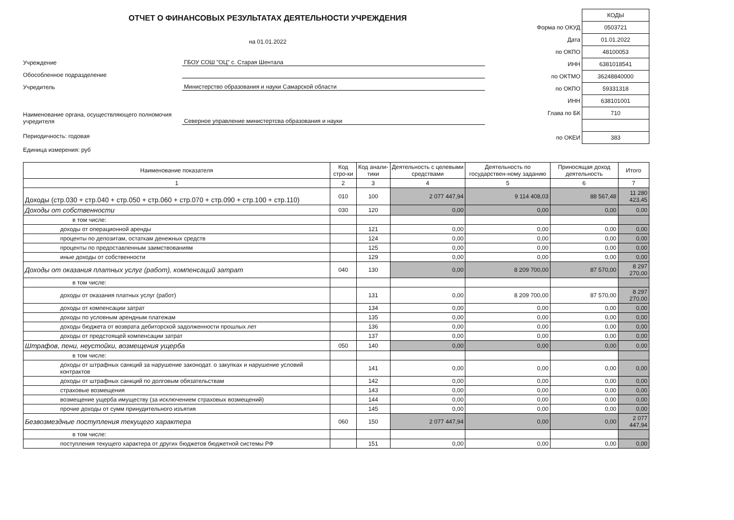ОТЧЕТ О ФИНАНСОВЫХ РЕЗУЛЬТАТАХ ДЕЯТЕЛЬНОСТИ УЧРЕЖДЕНИЯ
на 01.01.2022
Учреждение
ГБОУ СОШ "ОЦ" с. Старая Шентала
Обособленное подразделение
Учредитель
Министерство образования и науки Самарской области
Наименование органа, осуществляющего полномочия учредителя
Северное управление министертсва образования и науки
Периодичность: годовая
Единица измерения: руб
| | КОДЫ |
| Форма по ОКУД | 0503721 |
| Дата | 01.01.2022 |
| по ОКПО | 48100053 |
| ИНН | 6381018541 |
| по ОКТМО | 36248840000 |
| по ОКПО | 59331318 |
| ИНН | 638101001 |
| Глава по БК | 710 |
| по ОКЕИ | 383 |
| Наименование показателя | Код стро-ки | Код анали-тики | Деятельность с целевыми средствами | Деятельность по государствен-ному заданию | Приносящая доход деятельность | Итого |
| --- | --- | --- | --- | --- | --- | --- |
| 1 | 2 | 3 | 4 | 5 | 6 | 7 |
| Доходы (стр.030 + стр.040 + стр.050 + стр.060 + стр.070 + стр.090 + стр.100 + стр.110) | 010 | 100 | 2 077 447,94 | 9 114 408,03 | 88 567,48 | 11 280 423,45 |
| Доходы от собственности | 030 | 120 | 0,00 | 0,00 | 0,00 | 0,00 |
| в том числе: | | | | | | |
| доходы от операционной аренды | | 121 | 0,00 | 0,00 | 0,00 | 0,00 |
| проценты по депозитам, остаткам денежных средств | | 124 | 0,00 | 0,00 | 0,00 | 0,00 |
| проценты по предоставленным заимствованиям | | 125 | 0,00 | 0,00 | 0,00 | 0,00 |
| иные доходы от собственности | | 129 | 0,00 | 0,00 | 0,00 | 0,00 |
| Доходы от оказания платных услуг (работ), компенсаций затрат | 040 | 130 | 0,00 | 8 209 700,00 | 87 570,00 | 8 297 270,00 |
| в том числе: | | | | | | |
| доходы от оказания платных услуг (работ) | | 131 | 0,00 | 8 209 700,00 | 87 570,00 | 8 297 270,00 |
| доходы от компенсации затрат | | 134 | 0,00 | 0,00 | 0,00 | 0,00 |
| доходы по условным арендным платежам | | 135 | 0,00 | 0,00 | 0,00 | 0,00 |
| доходы бюджета от возврата дебиторской задолженности прошлых лет | | 136 | 0,00 | 0,00 | 0,00 | 0,00 |
| доходы от предстоящей компенсации затрат | | 137 | 0,00 | 0,00 | 0,00 | 0,00 |
| Штрафов, пени, неустойки, возмещения ущерба | 050 | 140 | 0,00 | 0,00 | 0,00 | 0,00 |
| в том числе: | | | | | | |
| доходы от штрафных санкций за нарушение законодат. о закупках и нарушение условий контрактов | | 141 | 0,00 | 0,00 | 0,00 | 0,00 |
| доходы от штрафных санкций по долговым обязательствам | | 142 | 0,00 | 0,00 | 0,00 | 0,00 |
| страховые возмещения | | 143 | 0,00 | 0,00 | 0,00 | 0,00 |
| возмещение ущерба имуществу (за исключением страховых возмещений) | | 144 | 0,00 | 0,00 | 0,00 | 0,00 |
| прочие доходы от сумм принудительного изъятия | | 145 | 0,00 | 0,00 | 0,00 | 0,00 |
| Безвозмездные поступления текущего характера | 060 | 150 | 2 077 447,94 | 0,00 | 0,00 | 2 077 447,94 |
| в том числе: | | | | | | |
| поступления текущего характера от других бюджетов бюджетной системы РФ | | 151 | 0,00 | 0,00 | 0,00 | 0,00 |